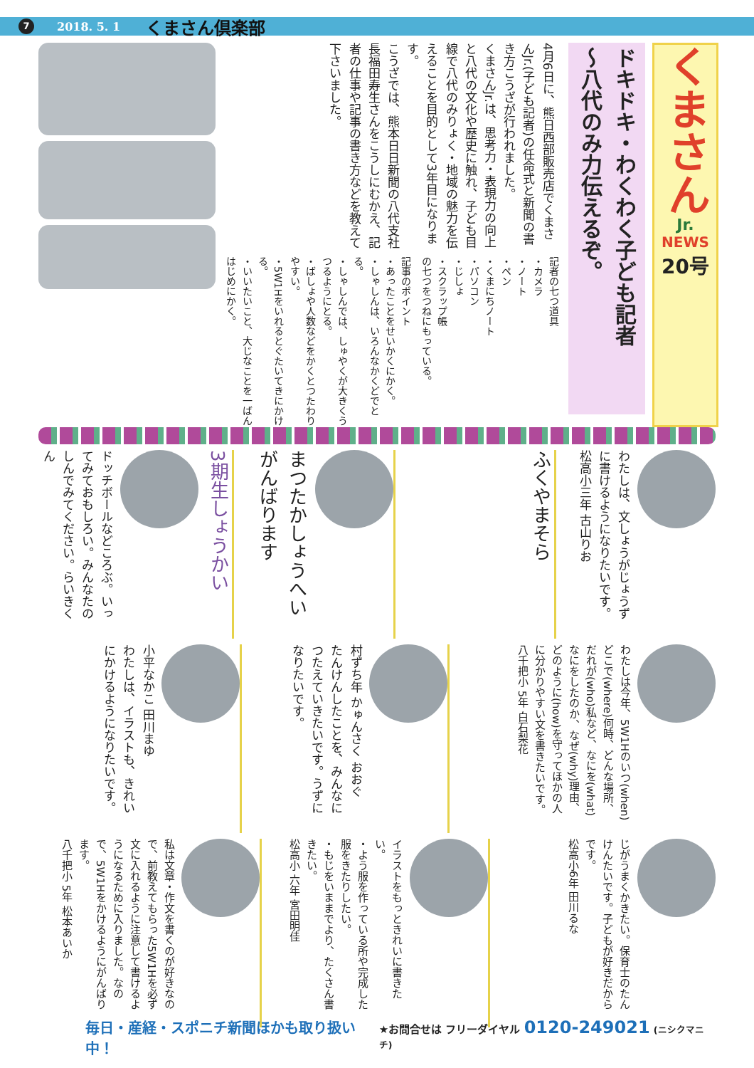7 2018. 5. 1 くまさん倶楽部
くまさん
Jr.
NEWS
20号
ドキドキ・わくわく子ども記者
〜八代のみ力伝えるぞ。
4月6日に、熊日西部販売店でくまさんJr.(子ども記者)の任命式と新聞の書き方こうざが行われました。
くまさんJr.は、思考力・表現力の向上と八代の文化や歴史に触れ、子ども目線で八代のみりょく・地域の魅力を伝えることを目的として3年目になります。
こうざでは、熊本日日新聞の八代支社長福田寿生さんをこうしにむかえ、記者の仕事や記事の書き方などを教えて下さいました。
記者の七つ道具
・カメラ
・ノート
・ペン
・くまにちノート
・パソコン
・じしょ
・スクラップ帳
の七つをつねにもっている。
記事のポイント
・あったことをせいかくにかく。
・しゃしんは、いろんなかくどでとる。
・しゃしんでは、しゅやくが大きくうつるようにとる。
・ばしょや人数などをかくとつたわりやすい。
・5W1Hをいれるとぐたいてきにかける。
・いいたいこと、大じなことを一ばんはじめにかく。
3期生しょうかい
ドッチボールなどころぶ。いってみておもしろい。みんなたのしんでみてください。らいきくん
まつたかしょうへい
がんばります
ふくやまそら
わたしは、文しょうがじょうずに書けるようになりたいです。
松高小三年 古山りお
小平なかこ 田川まゆ
わたしは、イラストも、きれいにかけるようになりたいです。
村ずち年 かゅんさく おおぐ
たんけんしたことを、みんなにつたえていきたいです。うずになりたいです。
わたしは今年、5W1Hのいつ(when)どこで(where)何時、どんな場所、だれが(who)私など、なにを(what)なにをしたのか、なぜ(why)理由、どのように(how)を守ってほかの人に分かりやすい文を書きたいです。
八千把小 5年 白石梨花
私は文章・作文を書くのが好きなので、前教えてもらった5W1Hを必ず文に入れるように注意して書けるようになるために入りました。なので、5W1Hをかけるようにがんばります。
八千把小 5年 松本あいか
イラストをもっときれいに書きたい。
・よう服を作っている所や完成した服をきたりしたい。
・もじをいままでより、たくさん書きたい。
松高小 六年 宮田明佳
じがうまくかきたい。保育士のたんけんたいです。子どもが好きだからです。
松高小6年 田川るな
毎日・産経・スポニチ新聞ほかも取り扱い中！ ★お問合せは フリーダイヤル 0120-249021 (ニシクマニチ)